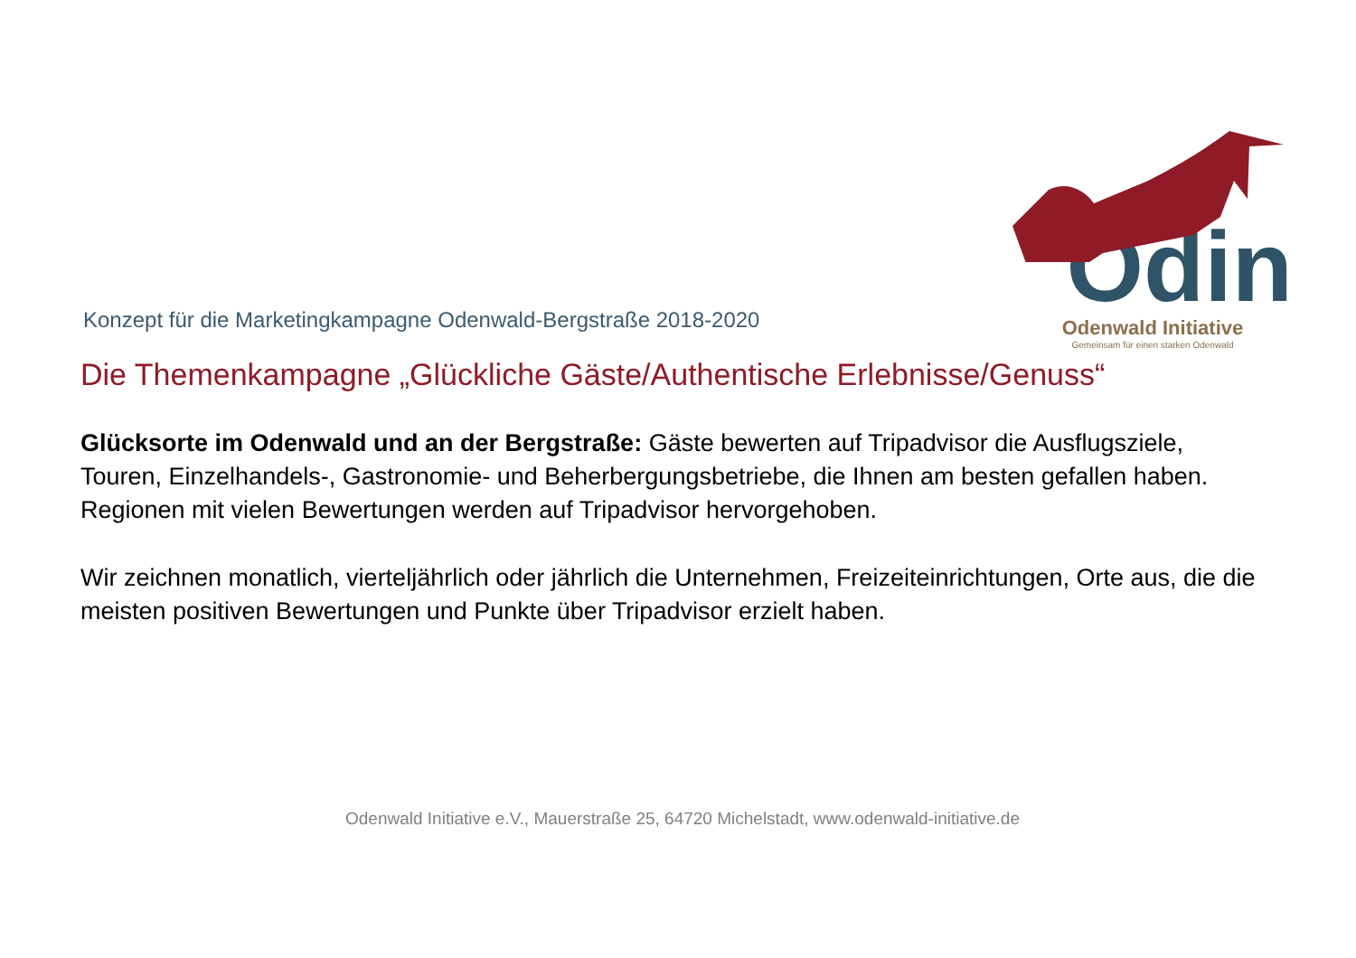Odin
Odenwald Initiative
Gemeinsam für einen starken Odenwald
Konzept für die Marketingkampagne Odenwald-Bergstraße 2018-2020
Die Themenkampagne „Glückliche Gäste/Authentische Erlebnisse/Genuss“
Glücksorte im Odenwald und an der Bergstraße: Gäste bewerten auf Tripadvisor die Ausflugsziele, Touren, Einzelhandels-, Gastronomie- und Beherbergungsbetriebe, die Ihnen am besten gefallen haben. Regionen mit vielen Bewertungen werden auf Tripadvisor hervorgehoben.
Wir zeichnen monatlich, vierteljährlich oder jährlich die Unternehmen, Freizeiteinrichtungen, Orte aus, die die meisten positiven Bewertungen und Punkte über Tripadvisor erzielt haben.
Odenwald Initiative e.V., Mauerstraße 25, 64720 Michelstadt, www.odenwald-initiative.de